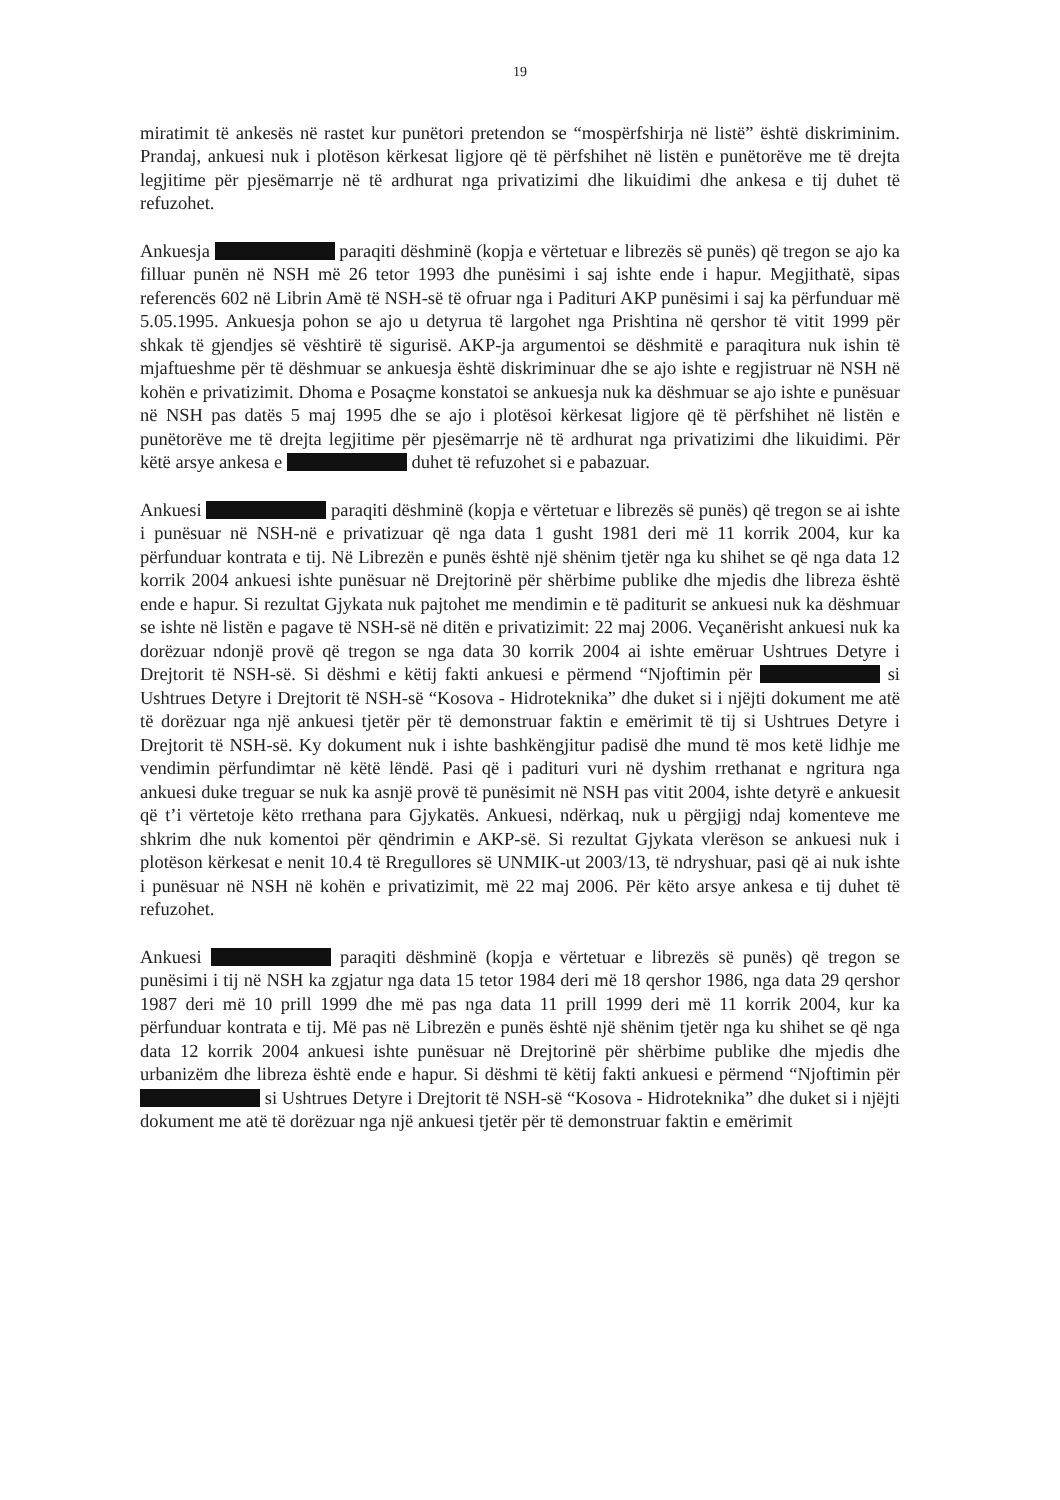19
miratimit të ankesës në rastet kur punëtori pretendon se “mospërfshirja në listë” është diskriminim. Prandaj, ankuesi nuk i plotëson kërkesat ligjore që të përfshihet në listën e punëtorëve me të drejta legjitime për pjesëmarrje në të ardhurat nga privatizimi dhe likuidimi dhe ankesa e tij duhet të refuzohet.
Ankuesja paraqiti dëshminë (kopja e vërtetuar e librezës së punës) që tregon se ajo ka filluar punën në NSH më 26 tetor 1993 dhe punësimi i saj ishte ende i hapur. Megjithatë, sipas referencës 602 në Librin Amë të NSH-së të ofruar nga i Padituri AKP punësimi i saj ka përfunduar më 5.05.1995. Ankuesja pohon se ajo u detyrua të largohet nga Prishtina në qershor të vitit 1999 për shkak të gjendjes së vështirë të sigurisë. AKP-ja argumentoi se dëshmitë e paraqitura nuk ishin të mjaftueshme për të dëshmuar se ankuesja është diskriminuar dhe se ajo ishte e regjistruar në NSH në kohën e privatizimit. Dhoma e Posaçme konstatoi se ankuesja nuk ka dëshmuar se ajo ishte e punësuar në NSH pas datës 5 maj 1995 dhe se ajo i plotësoi kërkesat ligjore që të përfshihet në listën e punëtorëve me të drejta legjitime për pjesëmarrje në të ardhurat nga privatizimi dhe likuidimi. Për këtë arsye ankesa e duhet të refuzohet si e pabazuar.
Ankuesi paraqiti dëshminë (kopja e vërtetuar e librezës së punës) që tregon se ai ishte i punësuar në NSH-në e privatizuar që nga data 1 gusht 1981 deri më 11 korrik 2004, kur ka përfunduar kontrata e tij. Në Librezën e punës është një shënim tjetër nga ku shihet se që nga data 12 korrik 2004 ankuesi ishte punësuar në Drejtorinë për shërbime publike dhe mjedis dhe libreza është ende e hapur. Si rezultat Gjykata nuk pajtohet me mendimin e të paditurit se ankuesi nuk ka dëshmuar se ishte në listën e pagave të NSH-së në ditën e privatizimit: 22 maj 2006. Veçanërisht ankuesi nuk ka dorëzuar ndonjë provë që tregon se nga data 30 korrik 2004 ai ishte emëruar Ushtrues Detyre i Drejtorit të NSH-së. Si dëshmi e këtij fakti ankuesi e përmend “Njoftimin për si Ushtrues Detyre i Drejtorit të NSH-së “Kosova - Hidroteknika” dhe duket si i njëjti dokument me atë të dorëzuar nga një ankuesi tjetër për të demonstruar faktin e emërimit të tij si Ushtrues Detyre i Drejtorit të NSH-së. Ky dokument nuk i ishte bashkëngjitur padisë dhe mund të mos ketë lidhje me vendimin përfundimtar në këtë lëndë. Pasi që i padituri vuri në dyshim rrethanat e ngritura nga ankuesi duke treguar se nuk ka asnjë provë të punësimit në NSH pas vitit 2004, ishte detyrë e ankuesit që t’i vërtetoje këto rrethana para Gjykatës. Ankuesi, ndërkaq, nuk u përgjigj ndaj komenteve me shkrim dhe nuk komentoi për qëndrimin e AKP-së. Si rezultat Gjykata vlerëson se ankuesi nuk i plotëson kërkesat e nenit 10.4 të Rregullores së UNMIK-ut 2003/13, të ndryshuar, pasi që ai nuk ishte i punësuar në NSH në kohën e privatizimit, më 22 maj 2006. Për këto arsye ankesa e tij duhet të refuzohet.
Ankuesi paraqiti dëshminë (kopja e vërtetuar e librezës së punës) që tregon se punësimi i tij në NSH ka zgjatur nga data 15 tetor 1984 deri më 18 qershor 1986, nga data 29 qershor 1987 deri më 10 prill 1999 dhe më pas nga data 11 prill 1999 deri më 11 korrik 2004, kur ka përfunduar kontrata e tij. Më pas në Librezën e punës është një shënim tjetër nga ku shihet se që nga data 12 korrik 2004 ankuesi ishte punësuar në Drejtorinë për shërbime publike dhe mjedis dhe urbanizëm dhe libreza është ende e hapur. Si dëshmi të këtij fakti ankuesi e përmend “Njoftimin për si Ushtrues Detyre i Drejtorit të NSH-së “Kosova - Hidroteknika” dhe duket si i njëjti dokument me atë të dorëzuar nga një ankuesi tjetër për të demonstruar faktin e emërimit